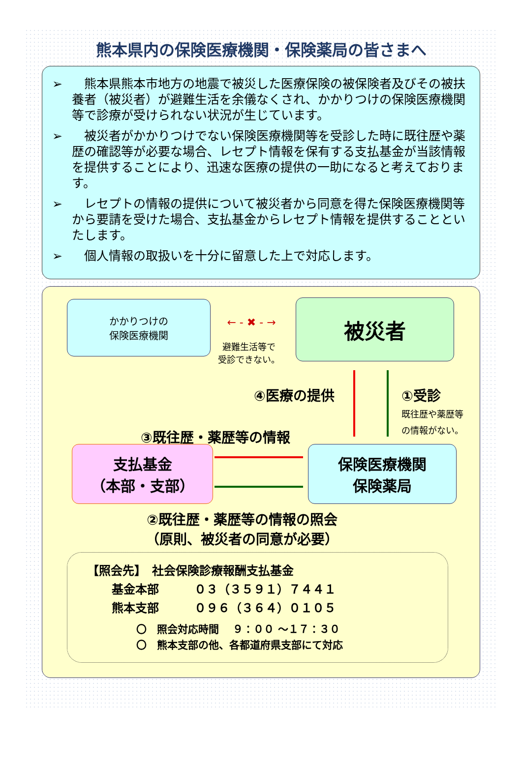熊本県内の保険医療機関・保険薬局の皆さまへ
➢　熊本県熊本市地方の地震で被災した医療保険の被保険者及びその被扶養者（被災者）が避難生活を余儀なくされ、かかりつけの保険医療機関等で診療が受けられない状況が生じています。
➢　被災者がかかりつけでない保険医療機関等を受診した時に既往歴や薬歴の確認等が必要な場合、レセプト情報を保有する支払基金が当該情報を提供することにより、迅速な医療の提供の一助になると考えております。
➢　レセプトの情報の提供について被災者から同意を得た保険医療機関等から要請を受けた場合、支払基金からレセプト情報を提供することといたします。
➢　個人情報の取扱いを十分に留意した上で対応します。
かかりつけの
保険医療機関
← - ✖ - →
避難生活等で
受診できない。
被災者
④医療の提供
①受診
既往歴や薬歴等
の情報がない。
③既往歴・薬歴等の情報
支払基金
（本部・支部）
保険医療機関
保険薬局
②既往歴・薬歴等の情報の照会
（原則、被災者の同意が必要）
【照会先】　社会保険診療報酬支払基金
基金本部　　　０３（３５９１）７４４１
熊本支部　　　０９６（３６４）０１０５
〇　照会対応時間　 ９：００ ～１７：３０
〇　熊本支部の他、各都道府県支部にて対応